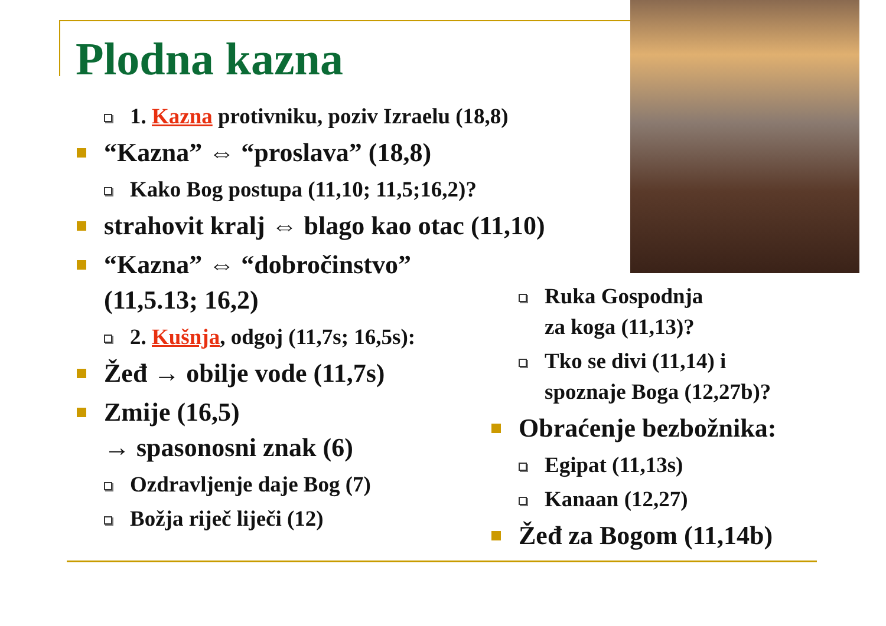Plodna kazna
1. Kazna protivniku, poziv Izraelu (18,8)
“Kazna” ⇔ “proslava” (18,8)
Kako Bog postupa (11,10; 11,5;16,2)?
strahovit kralj ⇔ blago kao otac (11,10)
“Kazna” ⇔ “dobročinstvo”
(11,5.13; 16,2)
2. Kušnja, odgoj (11,7s; 16,5s):
Žeđ → obilje vode (11,7s)
Zmije (16,5)
→ spasonosni znak (6)
Ozdravljenje daje Bog (7)
Božja riječ liječi (12)
Ruka Gospodnja
za koga (11,13)?
Tko se divi (11,14) i
spoznaje Boga (12,27b)?
Obraćenje bezbožnika:
Egipat (11,13s)
Kanaan (12,27)
Žeđ za Bogom (11,14b)